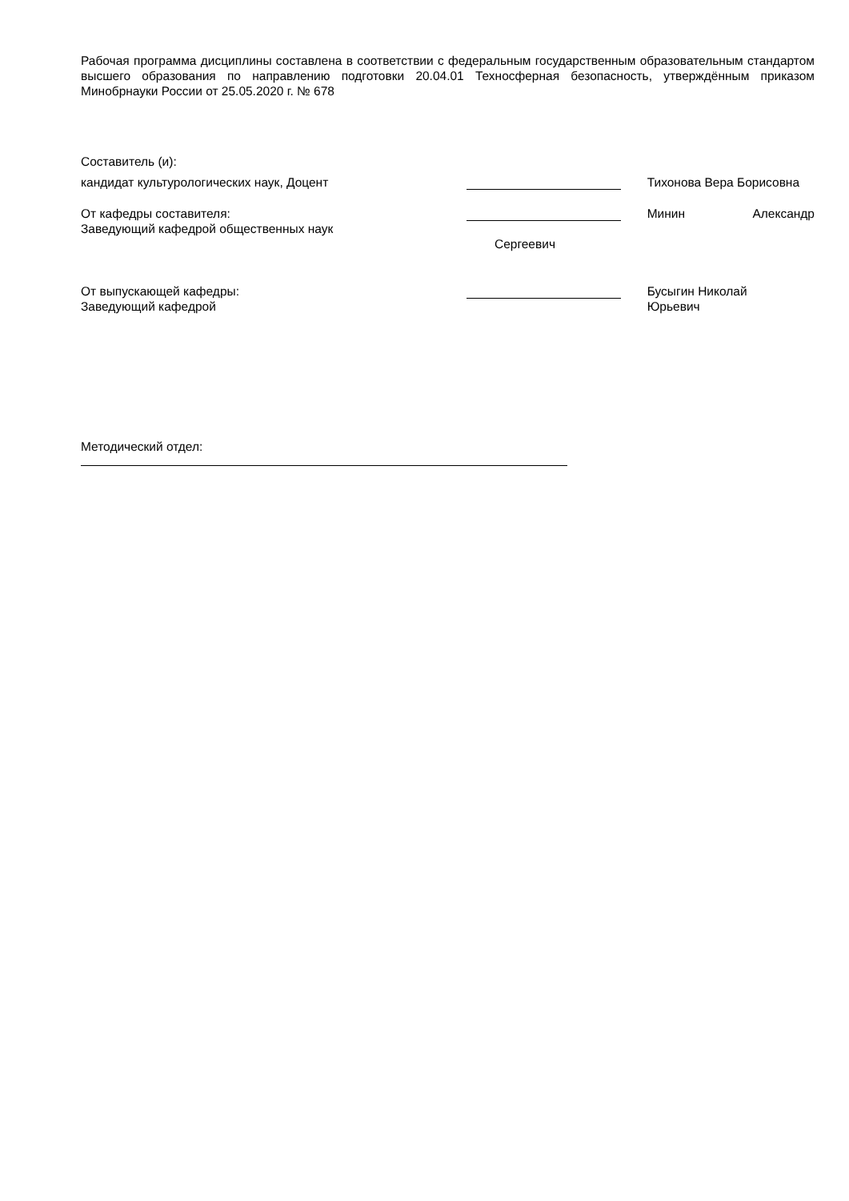Рабочая программа дисциплины составлена в соответствии с федеральным государственным образовательным стандартом высшего образования по направлению подготовки 20.04.01 Техносферная безопасность, утверждённым приказом Минобрнауки России от 25.05.2020 г. № 678
Составитель (и):
кандидат культурологических наук, Доцент Тихонова Вера Борисовна
От кафедры составителя:
Заведующий кафедрой общественных наук
Минин Александр
Сергеевич
От выпускающей кафедры:
Заведующий кафедрой
Бусыгин Николай
Юрьевич
Методический отдел: